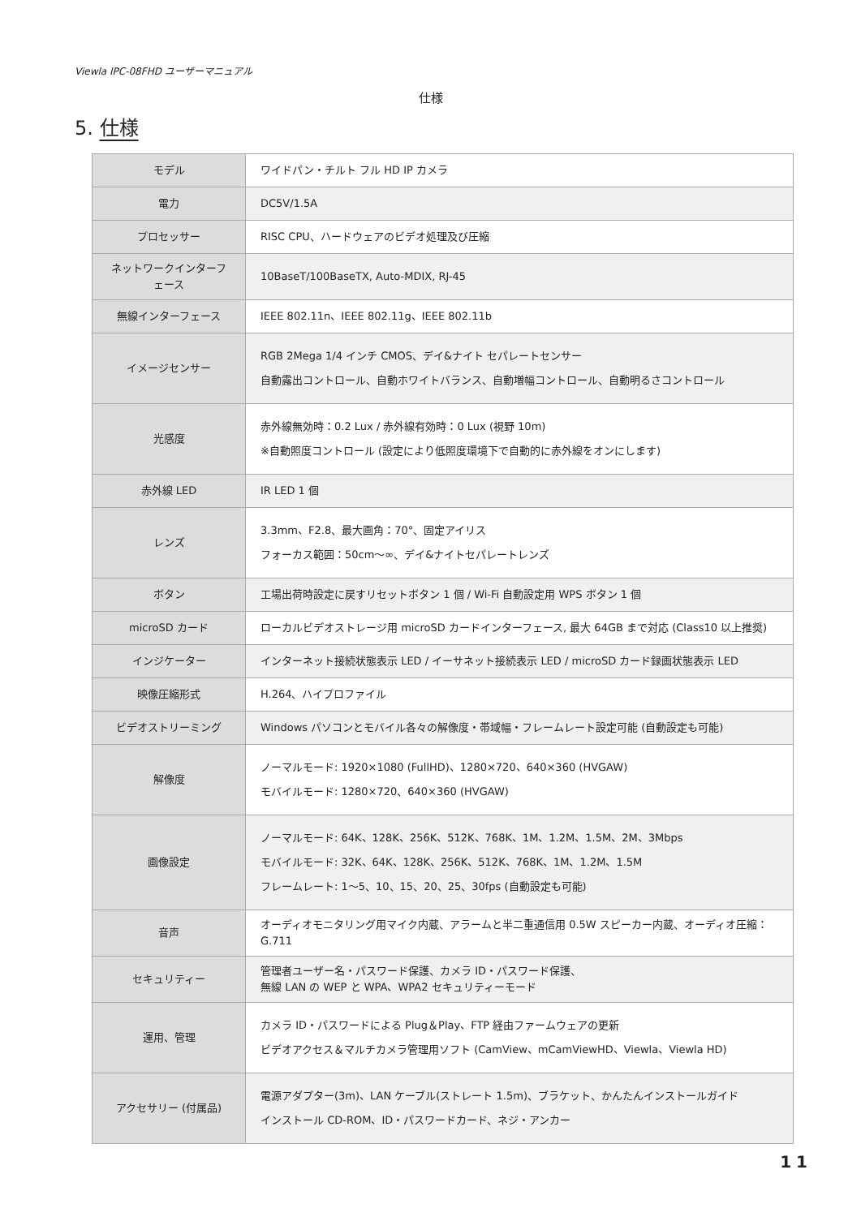Viewla IPC-08FHD ユーザーマニュアル
仕様
5. 仕様
| モデル | ワイドパン・チルト フル HD IP カメラ |
| 電力 | DC5V/1.5A |
| プロセッサー | RISC CPU、ハードウェアのビデオ処理及び圧縮 |
| ネットワークインターフェース | 10BaseT/100BaseTX, Auto-MDIX, RJ-45 |
| 無線インターフェース | IEEE 802.11n、IEEE 802.11g、IEEE 802.11b |
| イメージセンサー | RGB 2Mega 1/4 インチ CMOS、デイ&ナイト セパレートセンサー 自動露出コントロール、自動ホワイトバランス、自動増幅コントロール、自動明るさコントロール |
| 光感度 | 赤外線無効時：0.2 Lux / 赤外線有効時：0 Lux (視野 10m) ※自動照度コントロール (設定により低照度環境下で自動的に赤外線をオンにします) |
| 赤外線 LED | IR LED 1 個 |
| レンズ | 3.3mm、F2.8、最大画角：70°、固定アイリス フォーカス範囲：50cm～∞、デイ&ナイトセパレートレンズ |
| ボタン | 工場出荷時設定に戻すリセットボタン 1 個 / Wi-Fi 自動設定用 WPS ボタン 1 個 |
| microSD カード | ローカルビデオストレージ用 microSD カードインターフェース, 最大 64GB まで対応 (Class10 以上推奨) |
| インジケーター | インターネット接続状態表示 LED / イーサネット接続表示 LED / microSD カード録画状態表示 LED |
| 映像圧縮形式 | H.264、ハイプロファイル |
| ビデオストリーミング | Windows パソコンとモバイル各々の解像度・帯域幅・フレームレート設定可能 (自動設定も可能) |
| 解像度 | ノーマルモード: 1920×1080 (FullHD)、1280×720、640×360 (HVGAW) モバイルモード: 1280×720、640×360 (HVGAW) |
| 画像設定 | ノーマルモード: 64K、128K、256K、512K、768K、1M、1.2M、1.5M、2M、3Mbps モバイルモード: 32K、64K、128K、256K、512K、768K、1M、1.2M、1.5M フレームレート: 1～5、10、15、20、25、30fps (自動設定も可能) |
| 音声 | オーディオモニタリング用マイク内蔵、アラームと半二重通信用 0.5W スピーカー内蔵、オーディオ圧縮：G.711 |
| セキュリティー | 管理者ユーザー名・パスワード保護、カメラ ID・パスワード保護、 無線 LAN の WEP と WPA、WPA2 セキュリティーモード |
| 運用、管理 | カメラ ID・パスワードによる Plug＆Play、FTP 経由ファームウェアの更新 ビデオアクセス＆マルチカメラ管理用ソフト (CamView、mCamViewHD、Viewla、Viewla HD) |
| アクセサリー (付属品) | 電源アダプター(3m)、LAN ケーブル(ストレート 1.5m)、ブラケット、かんたんインストールガイド インストール CD-ROM、ID・パスワードカード、ネジ・アンカー |
11